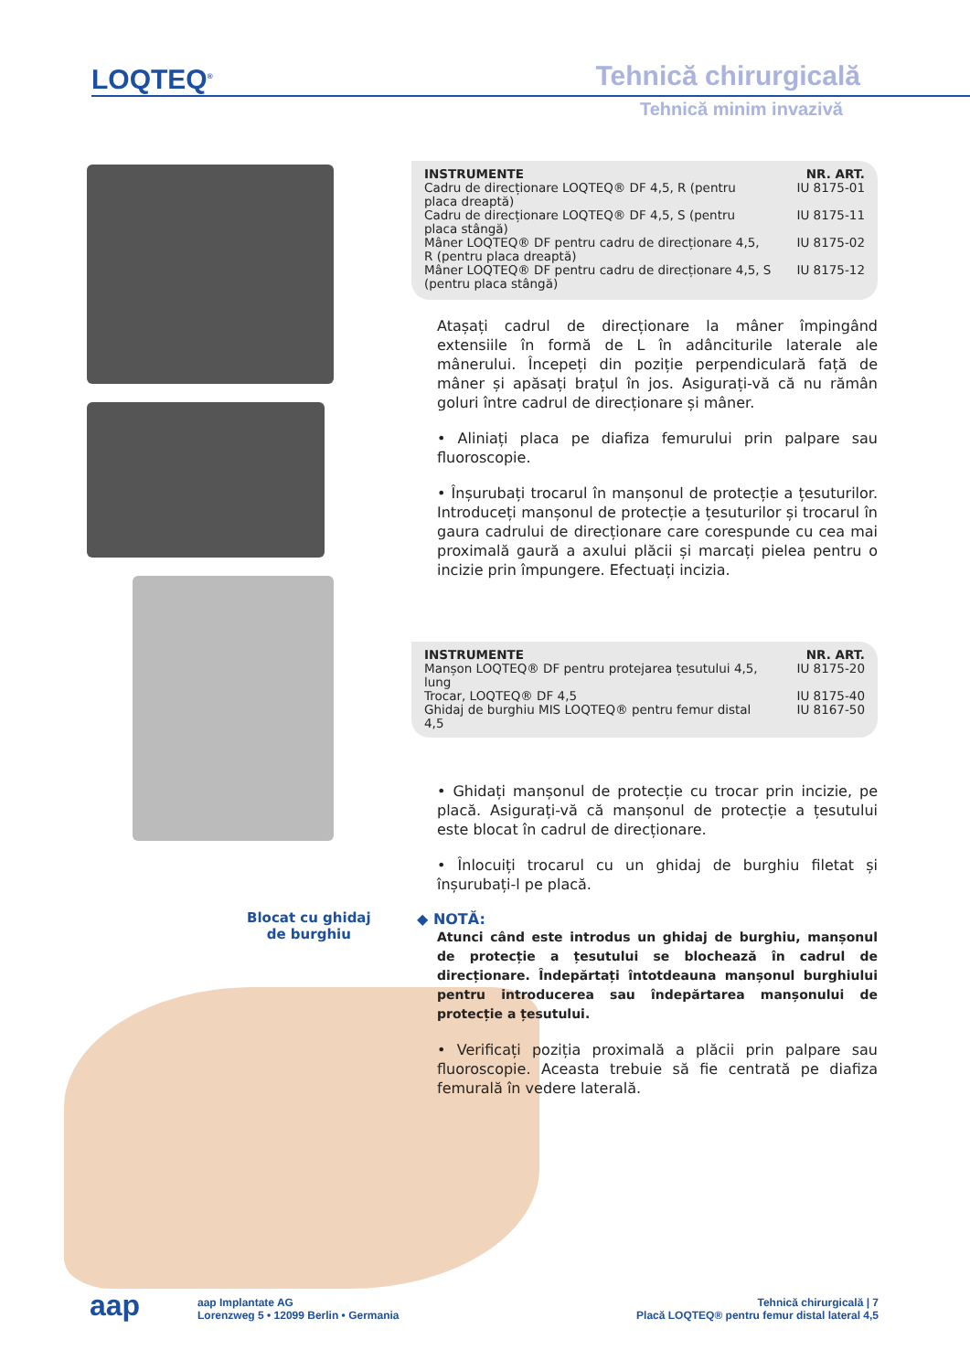LOQTEQ<sup>®</sup> Tehnică chirurgicală
Tehnică minim invazivă
Blocat cu ghidaj
de burghiu
| INSTRUMENTE | NR. ART. |
| --- | --- |
| Cadru de direcționare LOQTEQ® DF 4,5, R (pentru placa dreaptă) | IU 8175-01 |
| Cadru de direcționare LOQTEQ® DF 4,5, S (pentru placa stângă) | IU 8175-11 |
| Mâner LOQTEQ® DF pentru cadru de direcționare 4,5, R (pentru placa dreaptă) | IU 8175-02 |
| Mâner LOQTEQ® DF pentru cadru de direcționare 4,5, S (pentru placa stângă) | IU 8175-12 |
Atașați cadrul de direcționare la mâner împingând extensiile în formă de L în adânciturile laterale ale mânerului. Începeți din poziție perpendiculară față de mâner și apăsați brațul în jos. Asigurați-vă că nu rămân goluri între cadrul de direcționare și mâner.
• Aliniați placa pe diafiza femurului prin palpare sau fluoroscopie.
• Înșurubați trocarul în manșonul de protecție a țesuturilor. Introduceți manșonul de protecție a țesuturilor și trocarul în gaura cadrului de direcționare care corespunde cu cea mai proximală gaură a axului plăcii și marcați pielea pentru o incizie prin împungere. Efectuați incizia.
| INSTRUMENTE | NR. ART. |
| --- | --- |
| Manșon LOQTEQ® DF pentru protejarea țesutului 4,5, lung | IU 8175-20 |
| Trocar, LOQTEQ® DF 4,5 | IU 8175-40 |
| Ghidaj de burghiu MIS LOQTEQ® pentru femur distal 4,5 | IU 8167-50 |
• Ghidați manșonul de protecție cu trocar prin incizie, pe placă. Asigurați-vă că manșonul de protecție a țesutului este blocat în cadrul de direcționare.
• Înlocuiți trocarul cu un ghidaj de burghiu filetat și înșurubați-l pe placă.
◆ NOTĂ:
Atunci când este introdus un ghidaj de burghiu, manșonul de protecție a țesutului se blochează în cadrul de direcționare. Îndepărtați întotdeauna manșonul burghiului pentru introducerea sau îndepărtarea manșonului de protecție a țesutului.
• Verificați poziția proximală a plăcii prin palpare sau fluoroscopie. Aceasta trebuie să fie centrată pe diafiza femurală în vedere laterală.
aap
aap Implantate AG
Lorenzweg 5 • 12099 Berlin • Germania
Tehnică chirurgicală | 7
Placă LOQTEQ® pentru femur distal lateral 4,5